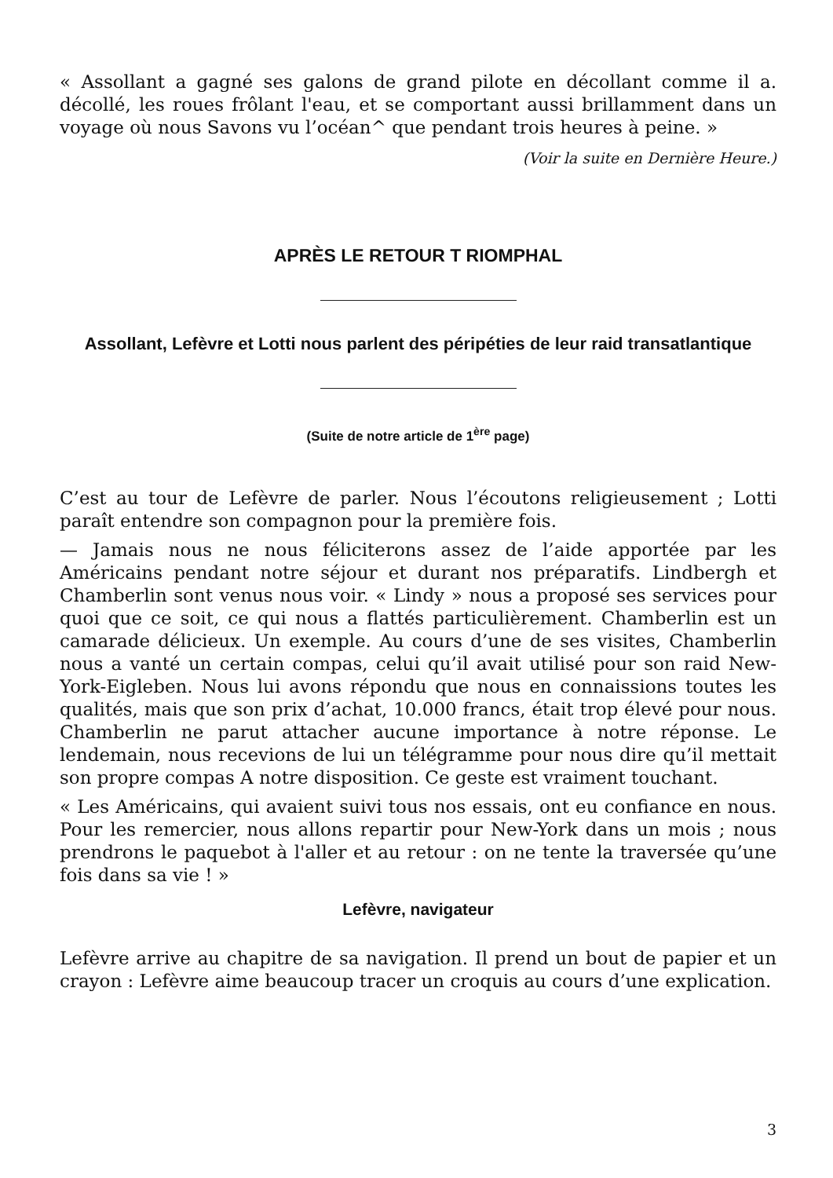« Assollant a gagné ses galons de grand pilote en décollant comme il a. décollé, les roues frôlant l'eau, et se comportant aussi brillamment dans un voyage où nous Savons vu l’océan^ que pendant trois heures à peine. »
(Voir la suite en Dernière Heure.)
APRÈS LE RETOUR T RIOMPHAL
Assollant, Lefèvre et Lotti nous parlent des péripéties de leur raid transatlantique
(Suite de notre article de 1<sup>ère</sup> page)
C’est au tour de Lefèvre de parler. Nous l’écoutons religieusement ; Lotti paraît entendre son compagnon pour la première fois.
— Jamais nous ne nous féliciterons assez de l’aide apportée par les Américains pendant notre séjour et durant nos préparatifs. Lindbergh et Chamberlin sont venus nous voir. « Lindy » nous a proposé ses services pour quoi que ce soit, ce qui nous a flattés particulièrement. Chamberlin est un camarade délicieux. Un exemple. Au cours d’une de ses visites, Chamberlin nous a vanté un certain compas, celui qu’il avait utilisé pour son raid New-York-Eigleben. Nous lui avons répondu que nous en connaissions toutes les qualités, mais que son prix d’achat, 10.000 francs, était trop élevé pour nous. Chamberlin ne parut attacher aucune importance à notre réponse. Le lendemain, nous recevions de lui un télégramme pour nous dire qu’il mettait son propre compas A notre disposition. Ce geste est vraiment touchant.
« Les Américains, qui avaient suivi tous nos essais, ont eu confiance en nous. Pour les remercier, nous allons repartir pour New-York dans un mois ; nous prendrons le paquebot à l'aller et au retour : on ne tente la traversée qu’une fois dans sa vie ! »
Lefèvre, navigateur
Lefèvre arrive au chapitre de sa navigation. Il prend un bout de papier et un crayon : Lefèvre aime beaucoup tracer un croquis au cours d’une explication.
3